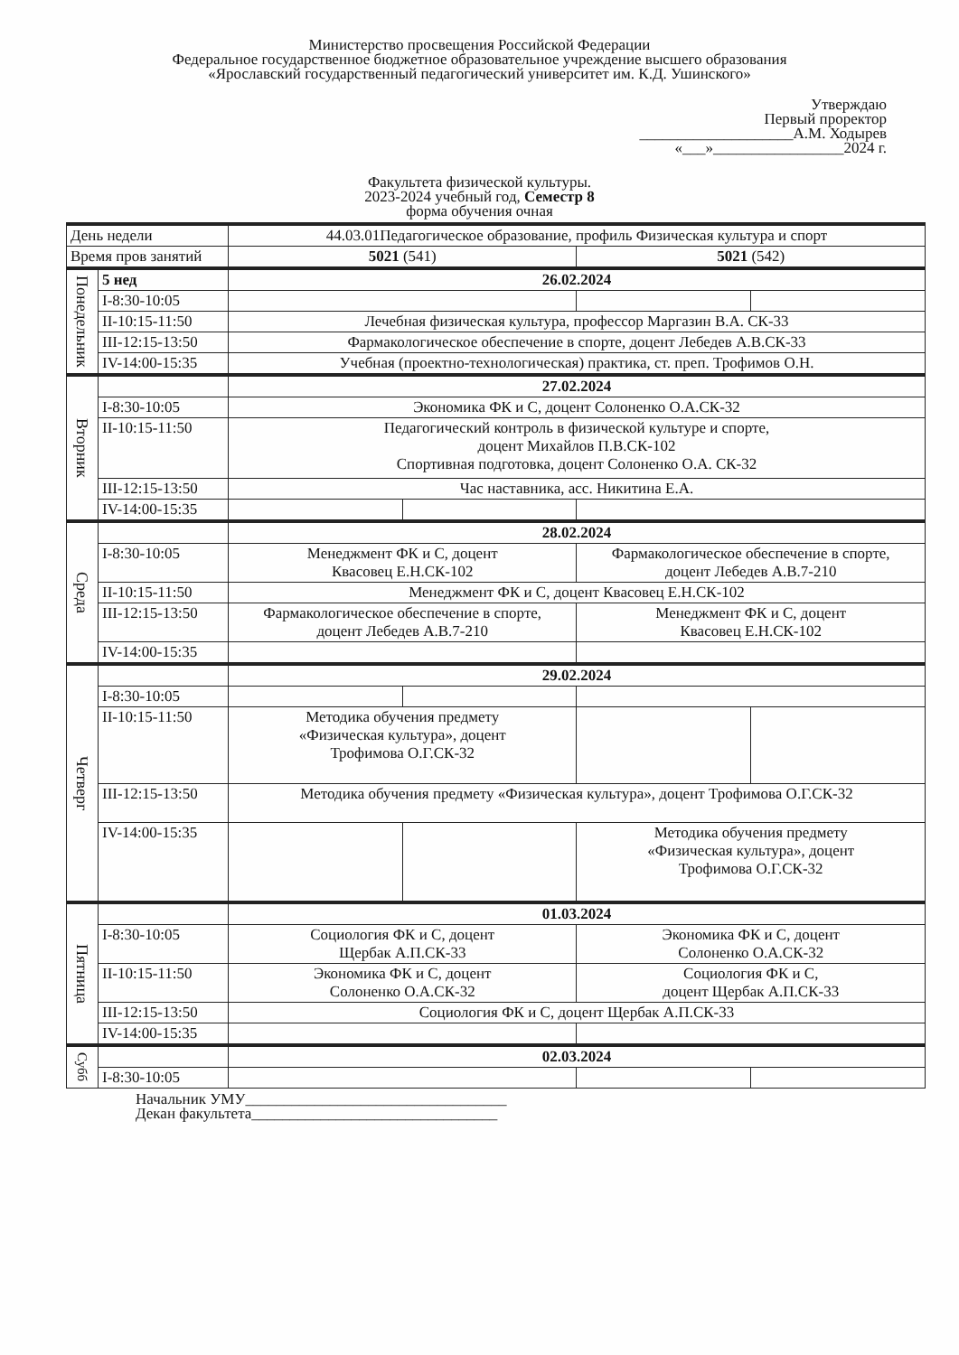Министерство просвещения Российской Федерации
Федеральное государственное бюджетное образовательное учреждение высшего образования
«Ярославский государственный педагогический университет им. К.Д. Ушинского»
Утверждаю
Первый проректор
____________________А.М. Ходырев
«___»_________________2024 г.
Факультета физической культуры.
2023-2024 учебный год, Семестр 8
форма обучения очная
| День недели | | 44.03.01Педагогическое образование, профиль Физическая культура и спорт | | | |
| Время пров занятий | | 5021 (541) | | 5021 (542) | |
| Понедельник | 5 нед | 26.02.2024 | | | |
| | I-8:30-10:05 | | | | |
| | II-10:15-11:50 | Лечебная физическая культура, профессор Маргазин В.А. СК-33 | | | |
| | III-12:15-13:50 | Фармакологическое обеспечение в спорте, доцент Лебедев А.В.СК-33 | | | |
| | IV-14:00-15:35 | Учебная (проектно-технологическая) практика, ст. преп. Трофимов О.Н. | | | |
| Вторник | | 27.02.2024 | | | |
| | I-8:30-10:05 | Экономика ФК и С, доцент Солоненко О.А.СК-32 | | | |
| | II-10:15-11:50 | Педагогический контроль в физической культуре и спорте, доцент Михайлов П.В.СК-102 Спортивная подготовка, доцент Солоненко О.А. СК-32 | | | |
| | III-12:15-13:50 | Час наставника, асс. Никитина Е.А. | | | |
| | IV-14:00-15:35 | | | | |
| Среда | | 28.02.2024 | | | |
| | I-8:30-10:05 | Менеджмент ФК и С, доцент Квасовец Е.Н.СК-102 | | Фармакологическое обеспечение в спорте, доцент Лебедев А.В.7-210 | |
| | II-10:15-11:50 | Менеджмент ФК и С, доцент Квасовец Е.Н.СК-102 | | | |
| | III-12:15-13:50 | Фармакологическое обеспечение в спорте, доцент Лебедев А.В.7-210 | | Менеджмент ФК и С, доцент Квасовец Е.Н.СК-102 | |
| | IV-14:00-15:35 | | | | |
| Четверг | | 29.02.2024 | | | |
| | I-8:30-10:05 | | | | |
| | II-10:15-11:50 | Методика обучения предмету «Физическая культура», доцент Трофимова О.Г.СК-32 | | | |
| | III-12:15-13:50 | Методика обучения предмету «Физическая культура», доцент Трофимова О.Г.СК-32 | | | |
| | IV-14:00-15:35 | | | Методика обучения предмету «Физическая культура», доцент Трофимова О.Г.СК-32 | |
| Пятница | | 01.03.2024 | | | |
| | I-8:30-10:05 | Социология ФК и С, доцент Щербак А.П.СК-33 | | Экономика ФК и С, доцент Солоненко О.А.СК-32 | |
| | II-10:15-11:50 | Экономика ФК и С, доцент Солоненко О.А.СК-32 | | Социология ФК и С, доцент Щербак А.П.СК-33 | |
| | III-12:15-13:50 | Социология ФК и С, доцент Щербак А.П.СК-33 | | | |
| | IV-14:00-15:35 | | | | |
| Субб | | 02.03.2024 | | | |
| | I-8:30-10:05 | | | | |
Начальник УМУ__________________________________
Декан факультета________________________________